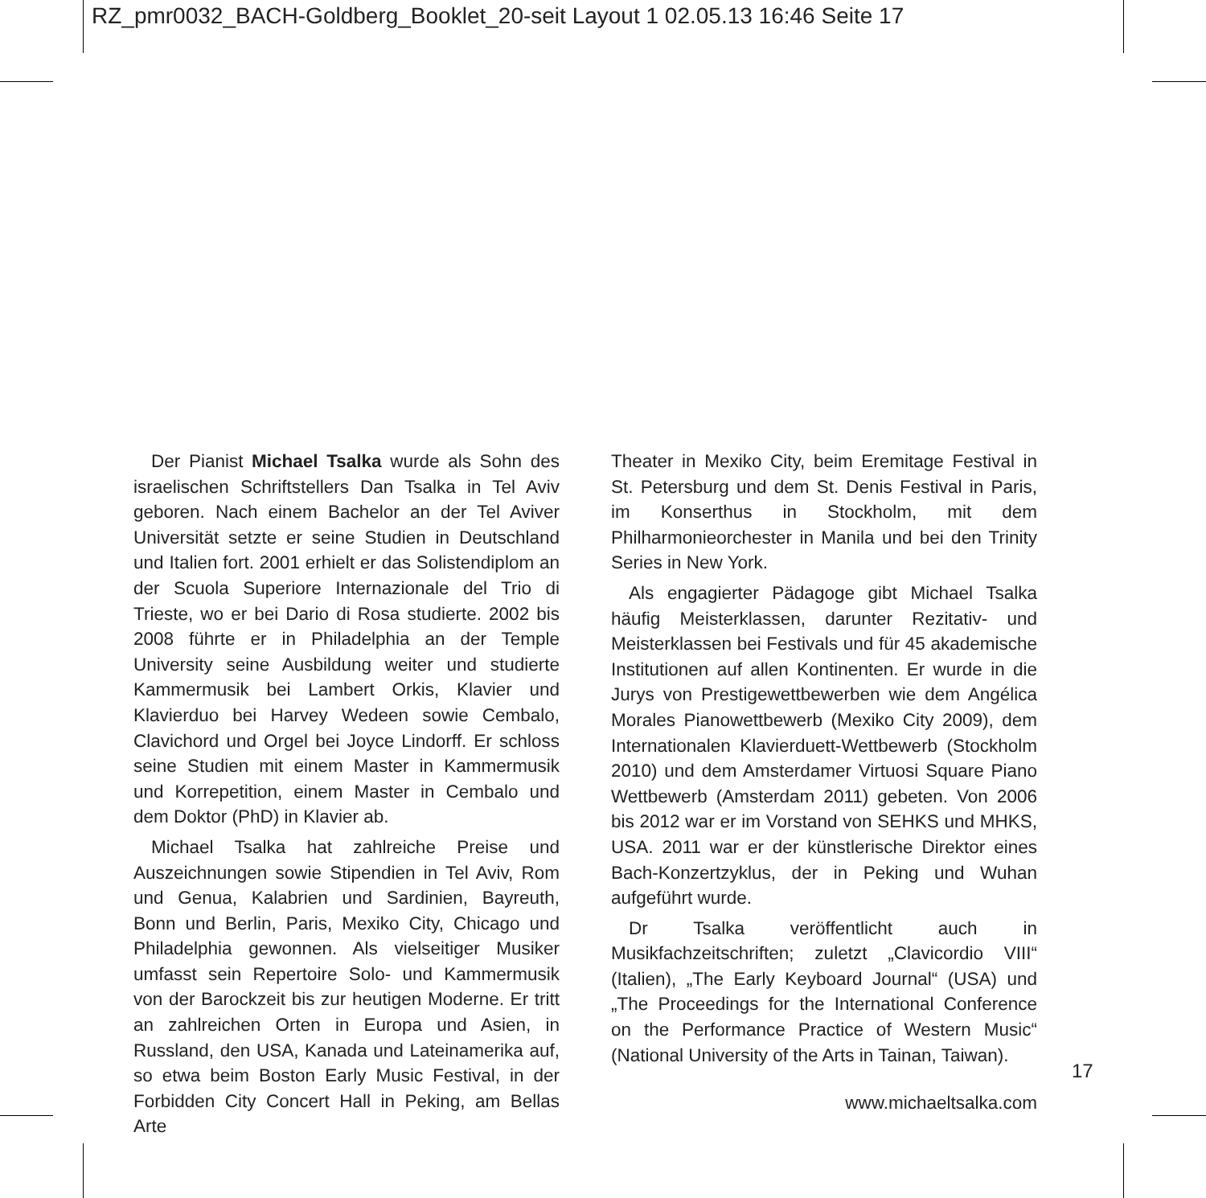RZ_pmr0032_BACH-Goldberg_Booklet_20-seit Layout 1 02.05.13 16:46 Seite 17
Der Pianist Michael Tsalka wurde als Sohn des israelischen Schriftstellers Dan Tsalka in Tel Aviv geboren. Nach einem Bachelor an der Tel Aviver Universität setzte er seine Studien in Deutschland und Italien fort. 2001 erhielt er das Solistendiplom an der Scuola Superiore Internazionale del Trio di Trieste, wo er bei Dario di Rosa studierte. 2002 bis 2008 führte er in Philadelphia an der Temple University seine Ausbildung weiter und studierte Kammermusik bei Lambert Orkis, Klavier und Klavierduo bei Harvey Wedeen sowie Cembalo, Clavichord und Orgel bei Joyce Lindorff. Er schloss seine Studien mit einem Master in Kammermusik und Korrepetition, einem Master in Cembalo und dem Doktor (PhD) in Klavier ab.
Michael Tsalka hat zahlreiche Preise und Auszeichnungen sowie Stipendien in Tel Aviv, Rom und Genua, Kalabrien und Sardinien, Bayreuth, Bonn und Berlin, Paris, Mexiko City, Chicago und Philadelphia gewonnen. Als vielseitiger Musiker umfasst sein Repertoire Solo- und Kammermusik von der Barockzeit bis zur heutigen Moderne. Er tritt an zahlreichen Orten in Europa und Asien, in Russland, den USA, Kanada und Lateinamerika auf, so etwa beim Boston Early Music Festival, in der Forbidden City Concert Hall in Peking, am Bellas Arte
Theater in Mexiko City, beim Eremitage Festival in St. Petersburg und dem St. Denis Festival in Paris, im Konserthus in Stockholm, mit dem Philharmonieorchester in Manila und bei den Trinity Series in New York.
Als engagierter Pädagoge gibt Michael Tsalka häufig Meisterklassen, darunter Rezitativ- und Meisterklassen bei Festivals und für 45 akademische Institutionen auf allen Kontinenten. Er wurde in die Jurys von Prestigewettbewerben wie dem Angélica Morales Pianowettbewerb (Mexiko City 2009), dem Internationalen Klavierduett-Wettbewerb (Stockholm 2010) und dem Amsterdamer Virtuosi Square Piano Wettbewerb (Amsterdam 2011) gebeten. Von 2006 bis 2012 war er im Vorstand von SEHKS und MHKS, USA. 2011 war er der künstlerische Direktor eines Bach-Konzertzyklus, der in Peking und Wuhan aufgeführt wurde.
Dr Tsalka veröffentlicht auch in Musikfachzeitschriften; zuletzt „Clavicordio VIII“ (Italien), „The Early Keyboard Journal“ (USA) und „The Proceedings for the International Conference on the Performance Practice of Western Music“ (National University of the Arts in Tainan, Taiwan).
www.michaeltsalka.com
17